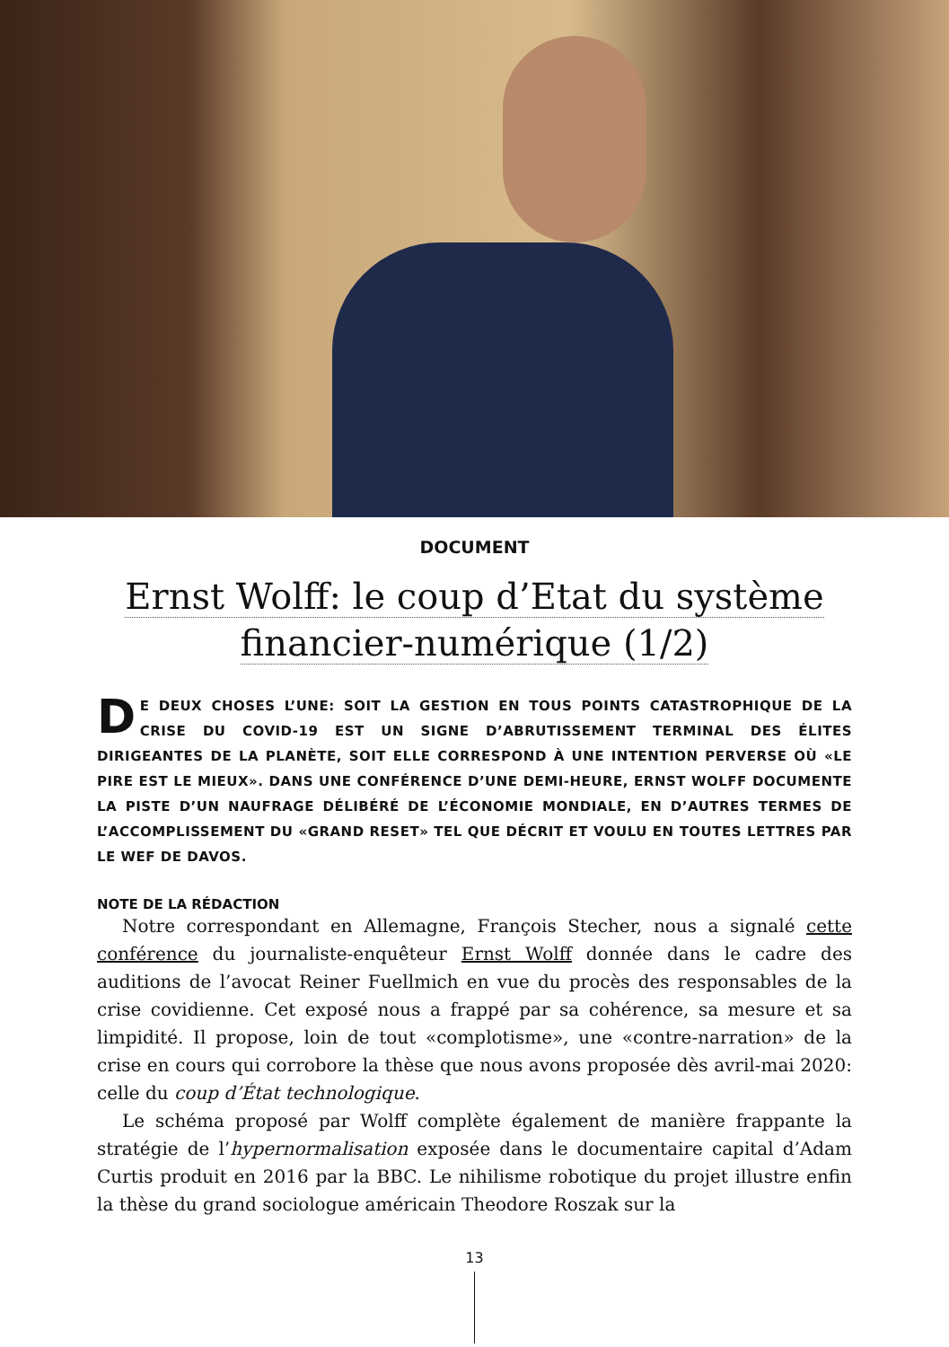DOCUMENT
Ernst Wolff: le coup d’Etat du système financier-numérique (1/2)
DE DEUX CHOSES L’UNE: SOIT LA GESTION EN TOUS POINTS CATASTROPHIQUE DE LA CRISE DU COVID-19 EST UN SIGNE D’ABRUTISSEMENT TERMINAL DES ÉLITES DIRIGEANTES DE LA PLANÈTE, SOIT ELLE CORRESPOND À UNE INTENTION PERVERSE OÙ «LE PIRE EST LE MIEUX». DANS UNE CONFÉRENCE D’UNE DEMI-HEURE, ERNST WOLFF DOCUMENTE LA PISTE D’UN NAUFRAGE DÉLIBÉRÉ DE L’ÉCONOMIE MONDIALE, EN D’AUTRES TERMES DE L’ACCOMPLISSEMENT DU «GRAND RESET» TEL QUE DÉCRIT ET VOULU EN TOUTES LETTRES PAR LE WEF DE DAVOS.
NOTE DE LA RÉDACTION
Notre correspondant en Allemagne, François Stecher, nous a signalé cette conférence du journaliste-enquêteur Ernst Wolff donnée dans le cadre des auditions de l’avocat Reiner Fuellmich en vue du procès des responsables de la crise covidienne. Cet exposé nous a frappé par sa cohérence, sa mesure et sa limpidité. Il propose, loin de tout «complotisme», une «contre-narration» de la crise en cours qui corrobore la thèse que nous avons proposée dès avril-mai 2020: celle du coup d’État technologique.
Le schéma proposé par Wolff complète également de manière frappante la stratégie de l’hypernormalisation exposée dans le documentaire capital d’Adam Curtis produit en 2016 par la BBC. Le nihilisme robotique du projet illustre enfin la thèse du grand sociologue américain Theodore Roszak sur la
13